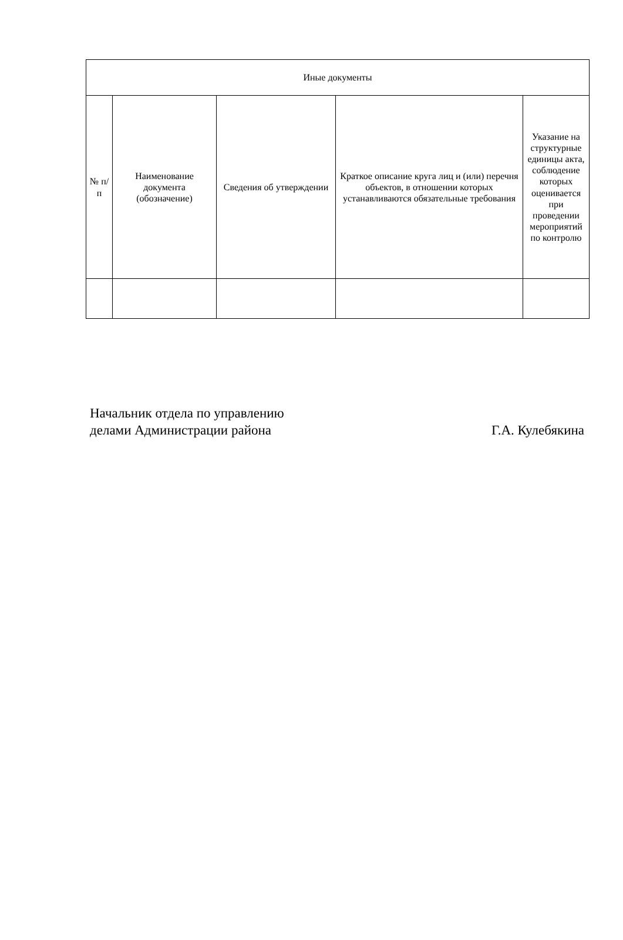| Иные документы | | | | |
| --- | --- | --- | --- | --- |
| № п/п | Наименование документа (обозначение) | Сведения об утверждении | Краткое описание круга лиц и (или) перечня объектов, в отношении которых устанавливаются обязательные требования | Указание на структурные единицы акта, соблюдение которых оценивается при проведении мероприятий по контролю |
Начальник отдела по управлению
делами Администрации района
Г.А. Кулебякина